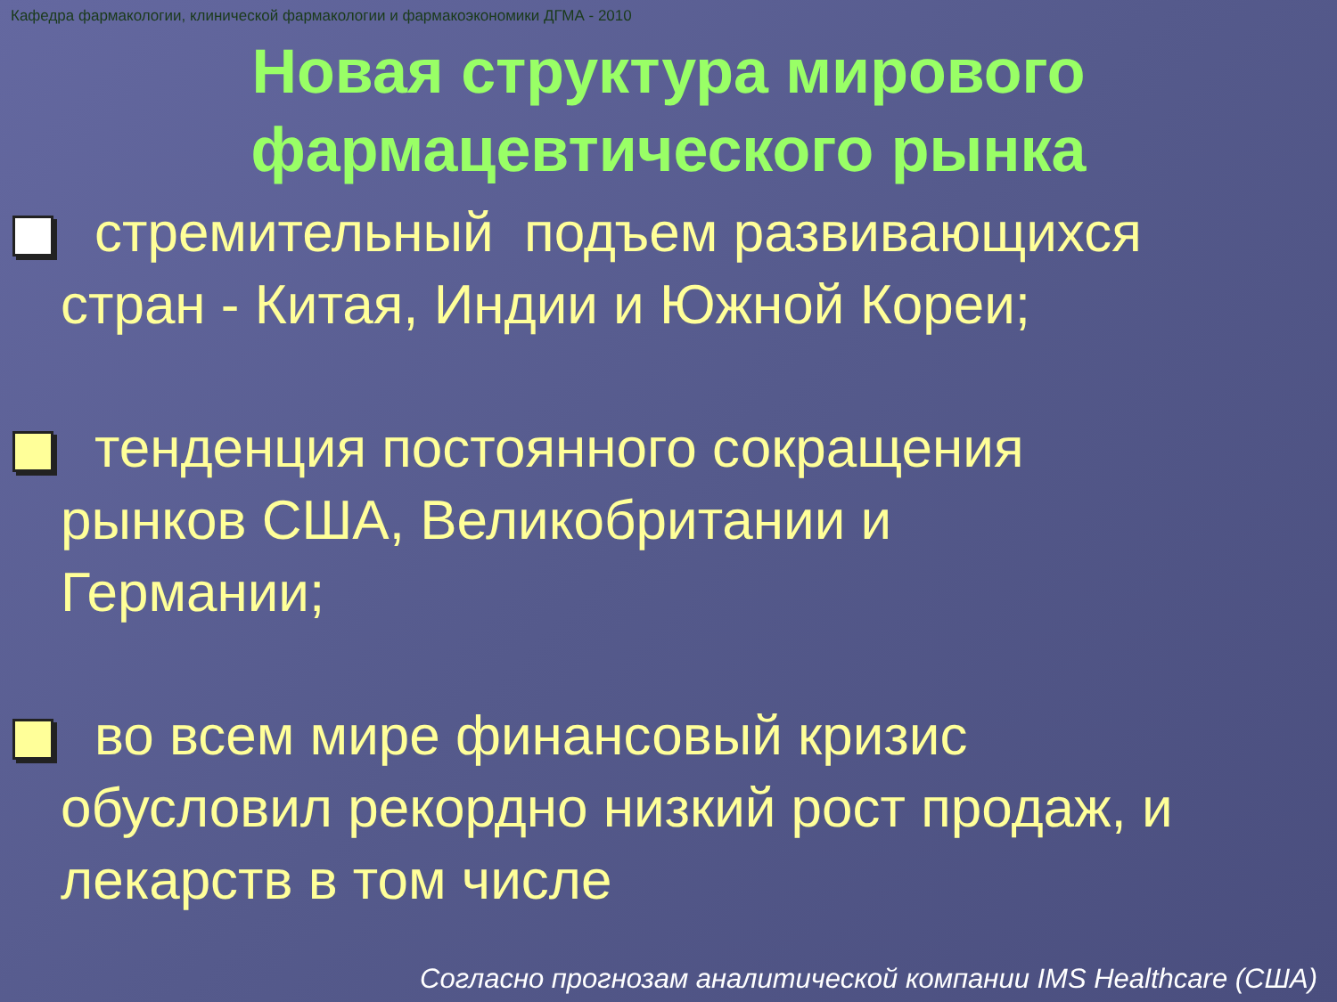Кафедра фармакологии, клинической фармакологии и фармакоэкономики ДГМА - 2010
Новая структура мирового
фармацевтического рынка
стремительный подъем развивающихся
стран - Китая, Индии и Южной Кореи;
тенденция постоянного сокращения
рынков США, Великобритании и
Германии;
во всем мире финансовый кризис
обусловил рекордно низкий рост продаж, и
лекарств в том числе
Согласно прогнозам аналитической компании IMS Healthcare (США)